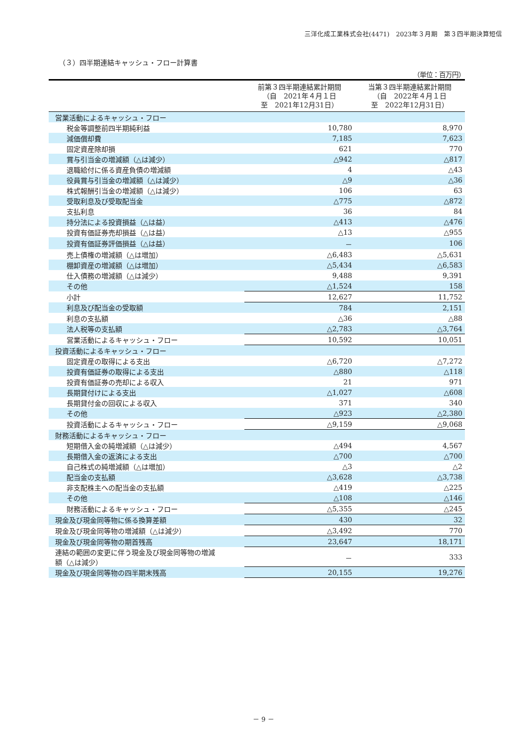三洋化成工業株式会社(4471)　2023年３月期　第３四半期決算短信
（３）四半期連結キャッシュ・フロー計算書
（単位：百万円）
| | 前第３四半期連結累計期間 （自 2021年４月１日 至 2021年12月31日） | 当第３四半期連結累計期間 （自 2022年４月１日 至 2022年12月31日） |
| --- | --- | --- |
| 営業活動によるキャッシュ・フロー | | |
| 税金等調整前四半期純利益 | 10,780 | 8,970 |
| 減価償却費 | 7,185 | 7,623 |
| 固定資産除却損 | 621 | 770 |
| 賞与引当金の増減額（△は減少） | △942 | △817 |
| 退職給付に係る資産負債の増減額 | 4 | △43 |
| 役員賞与引当金の増減額（△は減少） | △9 | △36 |
| 株式報酬引当金の増減額（△は減少） | 106 | 63 |
| 受取利息及び受取配当金 | △775 | △872 |
| 支払利息 | 36 | 84 |
| 持分法による投資損益（△は益） | △413 | △476 |
| 投資有価証券売却損益（△は益） | △13 | △955 |
| 投資有価証券評価損益（△は益） | － | 106 |
| 売上債権の増減額（△は増加） | △6,483 | △5,631 |
| 棚卸資産の増減額（△は増加） | △5,434 | △6,583 |
| 仕入債務の増減額（△は減少） | 9,488 | 9,391 |
| その他 | △1,524 | 158 |
| 小計 | 12,627 | 11,752 |
| 利息及び配当金の受取額 | 784 | 2,151 |
| 利息の支払額 | △36 | △88 |
| 法人税等の支払額 | △2,783 | △3,764 |
| 営業活動によるキャッシュ・フロー | 10,592 | 10,051 |
| 投資活動によるキャッシュ・フロー | | |
| 固定資産の取得による支出 | △6,720 | △7,272 |
| 投資有価証券の取得による支出 | △880 | △118 |
| 投資有価証券の売却による収入 | 21 | 971 |
| 長期貸付けによる支出 | △1,027 | △608 |
| 長期貸付金の回収による収入 | 371 | 340 |
| その他 | △923 | △2,380 |
| 投資活動によるキャッシュ・フロー | △9,159 | △9,068 |
| 財務活動によるキャッシュ・フロー | | |
| 短期借入金の純増減額（△は減少） | △494 | 4,567 |
| 長期借入金の返済による支出 | △700 | △700 |
| 自己株式の純増減額（△は増加） | △3 | △2 |
| 配当金の支払額 | △3,628 | △3,738 |
| 非支配株主への配当金の支払額 | △419 | △225 |
| その他 | △108 | △146 |
| 財務活動によるキャッシュ・フロー | △5,355 | △245 |
| 現金及び現金同等物に係る換算差額 | 430 | 32 |
| 現金及び現金同等物の増減額（△は減少） | △3,492 | 770 |
| 現金及び現金同等物の期首残高 | 23,647 | 18,171 |
| 連結の範囲の変更に伴う現金及び現金同等物の増減 額（△は減少） | － | 333 |
| 現金及び現金同等物の四半期末残高 | 20,155 | 19,276 |
－ 9 －